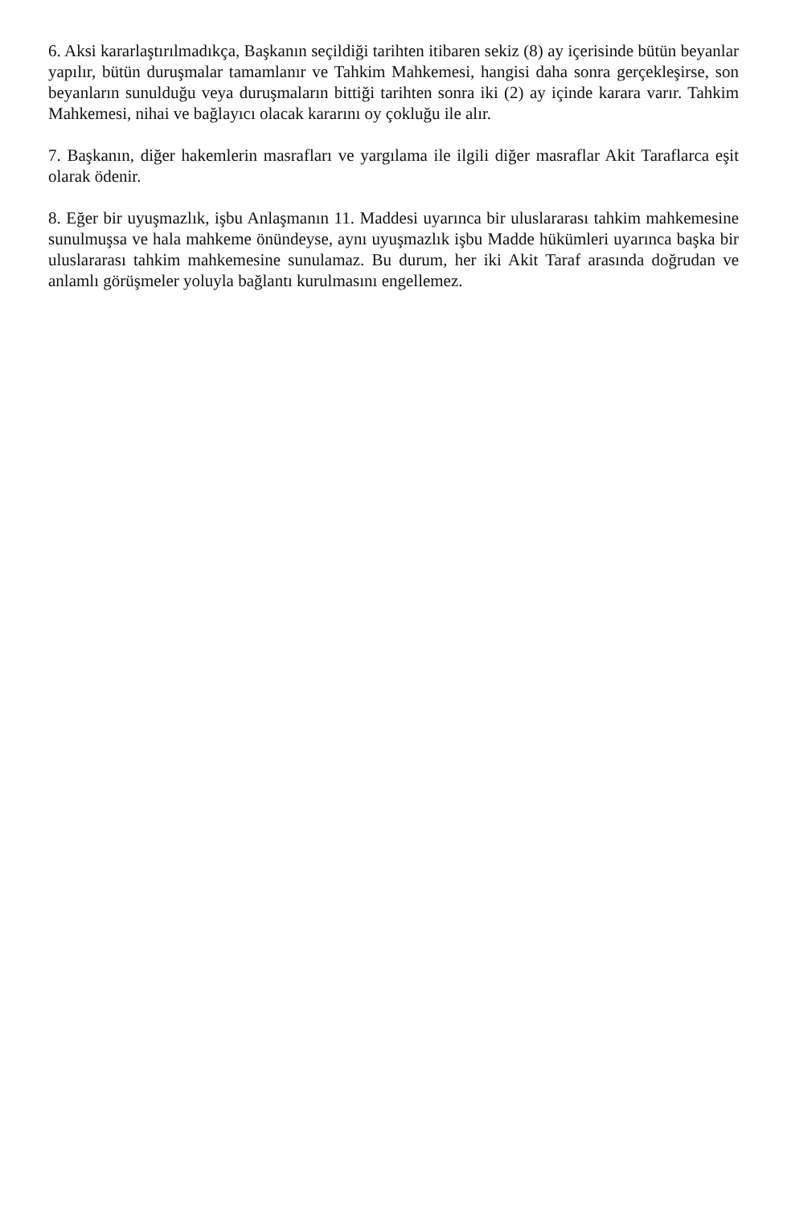6. Aksi kararlaştırılmadıkça, Başkanın seçildiği tarihten itibaren sekiz (8) ay içerisinde bütün beyanlar yapılır, bütün duruşmalar tamamlanır ve Tahkim Mahkemesi, hangisi daha sonra gerçekleşirse, son beyanların sunulduğu veya duruşmaların bittiği tarihten sonra iki (2) ay içinde karara varır. Tahkim Mahkemesi, nihai ve bağlayıcı olacak kararını oy çokluğu ile alır.
7. Başkanın, diğer hakemlerin masrafları ve yargılama ile ilgili diğer masraflar Akit Taraflarca eşit olarak ödenir.
8. Eğer bir uyuşmazlık, işbu Anlaşmanın 11. Maddesi uyarınca bir uluslararası tahkim mahkemesine sunulmuşsa ve hala mahkeme önündeyse, aynı uyuşmazlık işbu Madde hükümleri uyarınca başka bir uluslararası tahkim mahkemesine sunulamaz. Bu durum, her iki Akit Taraf arasında doğrudan ve anlamlı görüşmeler yoluyla bağlantı kurulmasını engellemez.